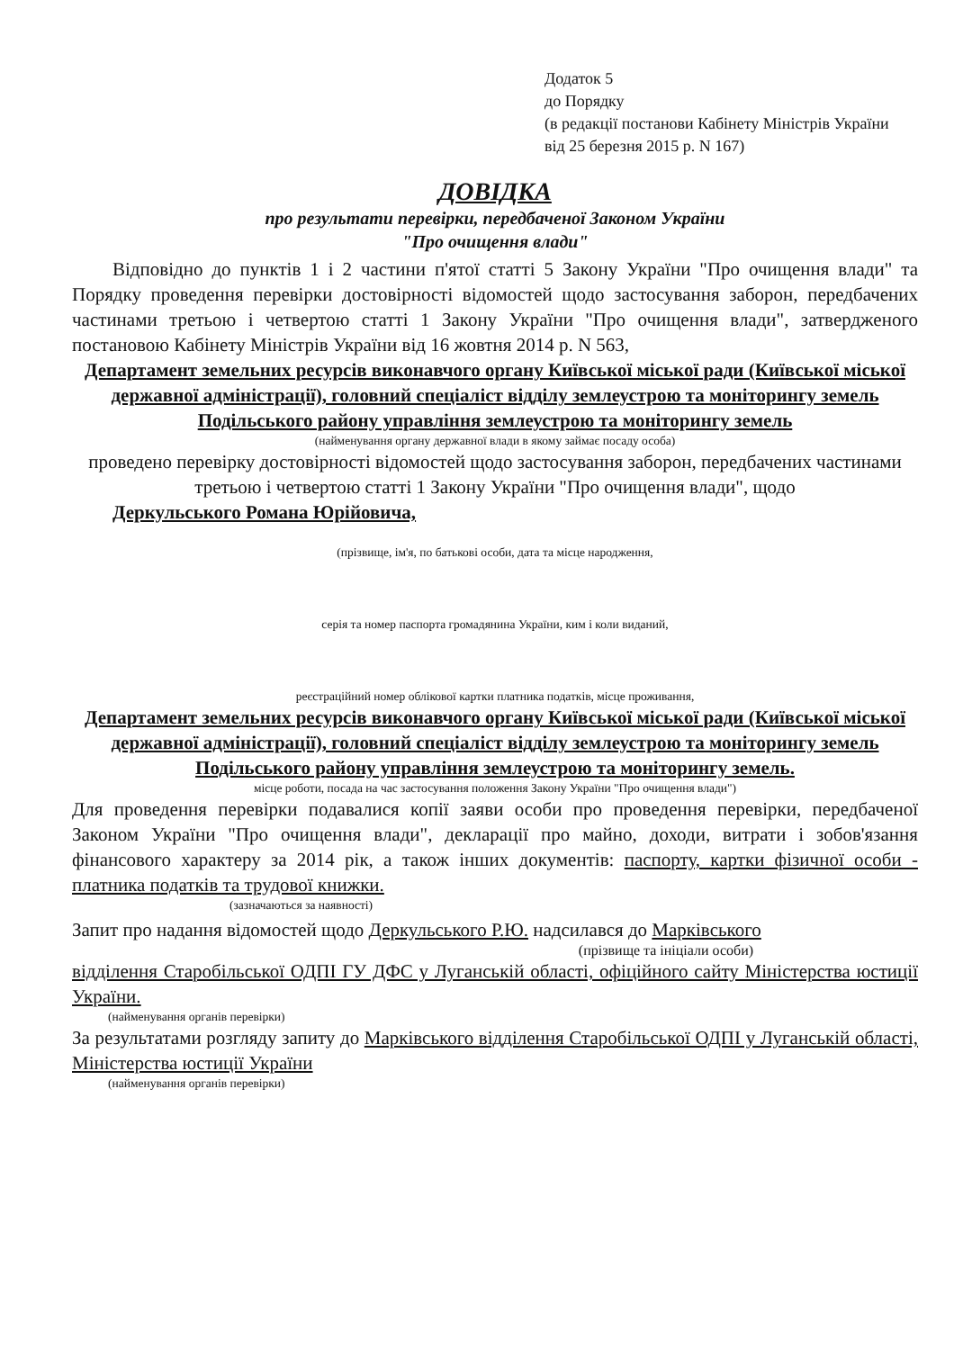Додаток 5
до Порядку
(в редакції постанови Кабінету Міністрів України
від 25 березня 2015 р. N 167)
ДОВІДКА
про результати перевірки, передбаченої Законом України
"Про очищення влади"
Відповідно до пунктів 1 і 2 частини п'ятої статті 5 Закону України "Про очищення влади" та Порядку проведення перевірки достовірності відомостей щодо застосування заборон, передбачених частинами третьою і четвертою статті 1 Закону України "Про очищення влади", затвердженого постановою Кабінету Міністрів України від 16 жовтня 2014 р. N 563,
Департамент земельних ресурсів виконавчого органу Київської міської ради (Київської міської державної адміністрації), головний спеціаліст відділу землеустрою та моніторингу земель Подільського району управління землеустрою та моніторингу земель
(найменування органу державної влади в якому займає посаду особа)
проведено перевірку достовірності відомостей щодо застосування заборон, передбачених частинами третьою і четвертою статті 1 Закону України "Про очищення влади", щодо
Деркульського Романа Юрійовича,
(прізвище, ім'я, по батькові особи, дата та місце народження,
серія та номер паспорта громадянина України, ким і коли виданий,
реєстраційний номер облікової картки платника податків, місце проживання,
Департамент земельних ресурсів виконавчого органу Київської міської ради (Київської міської державної адміністрації), головний спеціаліст відділу землеустрою та моніторингу земель Подільського району управління землеустрою та моніторингу земель.
місце роботи, посада на час застосування положення Закону України "Про очищення влади")
Для проведення перевірки подавалися копії заяви особи про проведення перевірки, передбаченої Законом України "Про очищення влади", декларації про майно, доходи, витрати і зобов'язання фінансового характеру за 2014 рік, а також інших документів: паспорту, картки фізичної особи - платника податків та трудової книжки.
(зазначаються за наявності)
Запит про надання відомостей щодо Деркульського Р.Ю. надсилався до Марківського
(прізвище та ініціали особи)
відділення Старобільської ОДПІ ГУ ДФС у Луганській області, офіційного сайту Міністерства юстиції України.
(найменування органів перевірки)
За результатами розгляду запиту до Марківського відділення Старобільської ОДПІ у Луганській області, Міністерства юстиції України
(найменування органів перевірки)